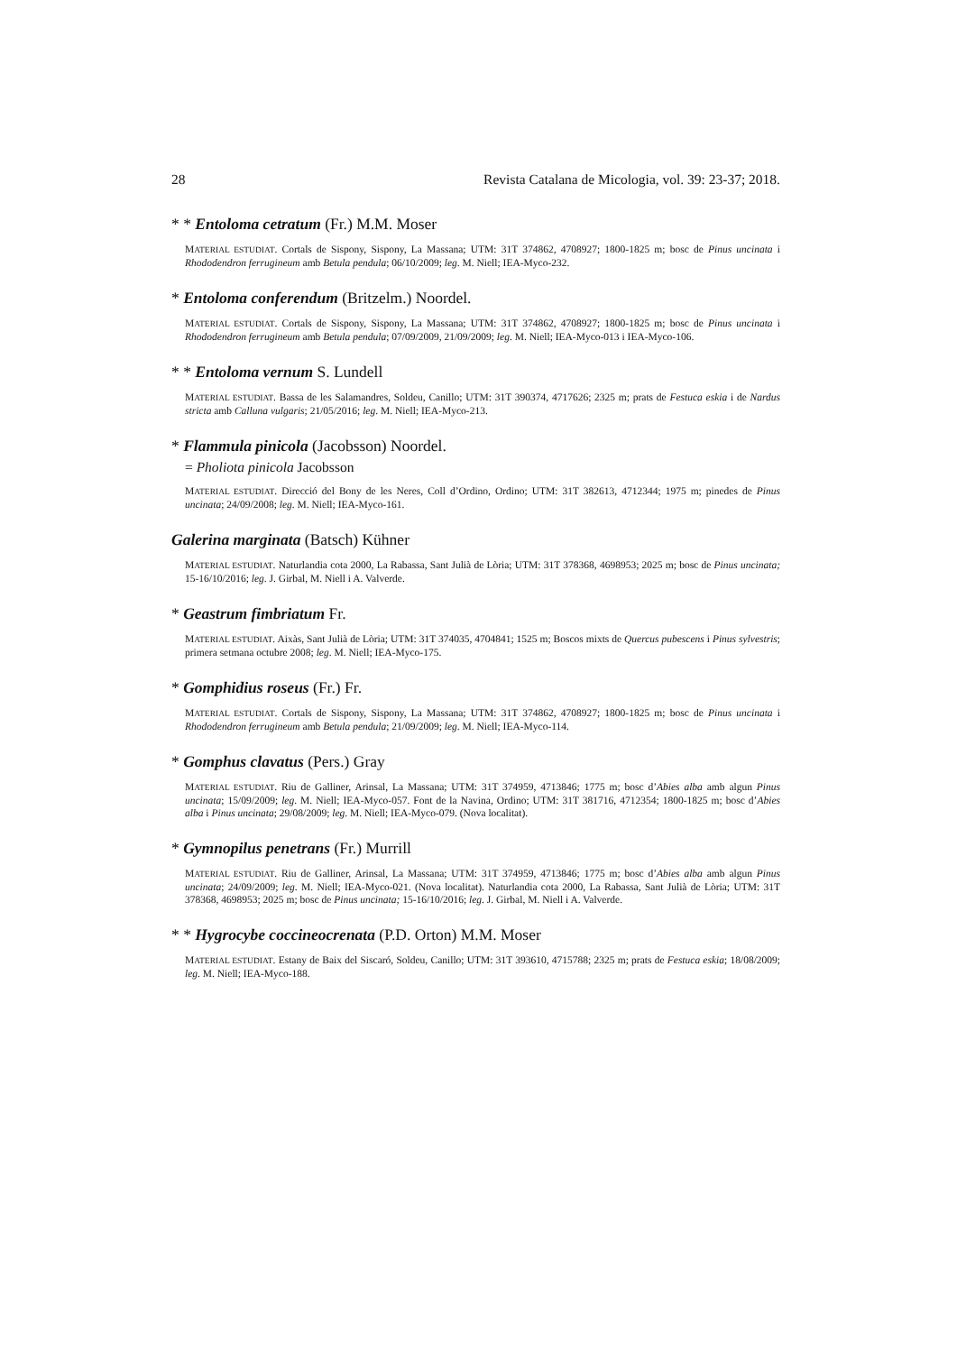28 Revista Catalana de Micologia, vol. 39: 23-37; 2018.
* * Entoloma cetratum (Fr.) M.M. Moser
MATERIAL ESTUDIAT. Cortals de Sispony, Sispony, La Massana; UTM: 31T 374862, 4708927; 1800-1825 m; bosc de Pinus uncinata i Rhododendron ferrugineum amb Betula pendula; 06/10/2009; leg. M. Niell; IEA-Myco-232.
* Entoloma conferendum (Britzelm.) Noordel.
MATERIAL ESTUDIAT. Cortals de Sispony, Sispony, La Massana; UTM: 31T 374862, 4708927; 1800-1825 m; bosc de Pinus uncinata i Rhododendron ferrugineum amb Betula pendula; 07/09/2009, 21/09/2009; leg. M. Niell; IEA-Myco-013 i IEA-Myco-106.
* * Entoloma vernum S. Lundell
MATERIAL ESTUDIAT. Bassa de les Salamandres, Soldeu, Canillo; UTM: 31T 390374, 4717626; 2325 m; prats de Festuca eskia i de Nardus stricta amb Calluna vulgaris; 21/05/2016; leg. M. Niell; IEA-Myco-213.
* Flammula pinicola (Jacobsson) Noordel.
= Pholiota pinicola Jacobsson
MATERIAL ESTUDIAT. Direcció del Bony de les Neres, Coll d’Ordino, Ordino; UTM: 31T 382613, 4712344; 1975 m; pinedes de Pinus uncinata; 24/09/2008; leg. M. Niell; IEA-Myco-161.
Galerina marginata (Batsch) Kühner
MATERIAL ESTUDIAT. Naturlandia cota 2000, La Rabassa, Sant Julià de Lòria; UTM: 31T 378368, 4698953; 2025 m; bosc de Pinus uncinata; 15-16/10/2016; leg. J. Girbal, M. Niell i A. Valverde.
* Geastrum fimbriatum Fr.
MATERIAL ESTUDIAT. Aixàs, Sant Julià de Lòria; UTM: 31T 374035, 4704841; 1525 m; Boscos mixts de Quercus pubescens i Pinus sylvestris; primera setmana octubre 2008; leg. M. Niell; IEA-Myco-175.
* Gomphidius roseus (Fr.) Fr.
MATERIAL ESTUDIAT. Cortals de Sispony, Sispony, La Massana; UTM: 31T 374862, 4708927; 1800-1825 m; bosc de Pinus uncinata i Rhododendron ferrugineum amb Betula pendula; 21/09/2009; leg. M. Niell; IEA-Myco-114.
* Gomphus clavatus (Pers.) Gray
MATERIAL ESTUDIAT. Riu de Galliner, Arinsal, La Massana; UTM: 31T 374959, 4713846; 1775 m; bosc d’Abies alba amb algun Pinus uncinata; 15/09/2009; leg. M. Niell; IEA-Myco-057. Font de la Navina, Ordino; UTM: 31T 381716, 4712354; 1800-1825 m; bosc d’Abies alba i Pinus uncinata; 29/08/2009; leg. M. Niell; IEA-Myco-079. (Nova localitat).
* Gymnopilus penetrans (Fr.) Murrill
MATERIAL ESTUDIAT. Riu de Galliner, Arinsal, La Massana; UTM: 31T 374959, 4713846; 1775 m; bosc d’Abies alba amb algun Pinus uncinata; 24/09/2009; leg. M. Niell; IEA-Myco-021. (Nova localitat). Naturlandia cota 2000, La Rabassa, Sant Julià de Lòria; UTM: 31T 378368, 4698953; 2025 m; bosc de Pinus uncinata; 15-16/10/2016; leg. J. Girbal, M. Niell i A. Valverde.
* * Hygrocybe coccineocrenata (P.D. Orton) M.M. Moser
MATERIAL ESTUDIAT. Estany de Baix del Siscaró, Soldeu, Canillo; UTM: 31T 393610, 4715788; 2325 m; prats de Festuca eskia; 18/08/2009; leg. M. Niell; IEA-Myco-188.